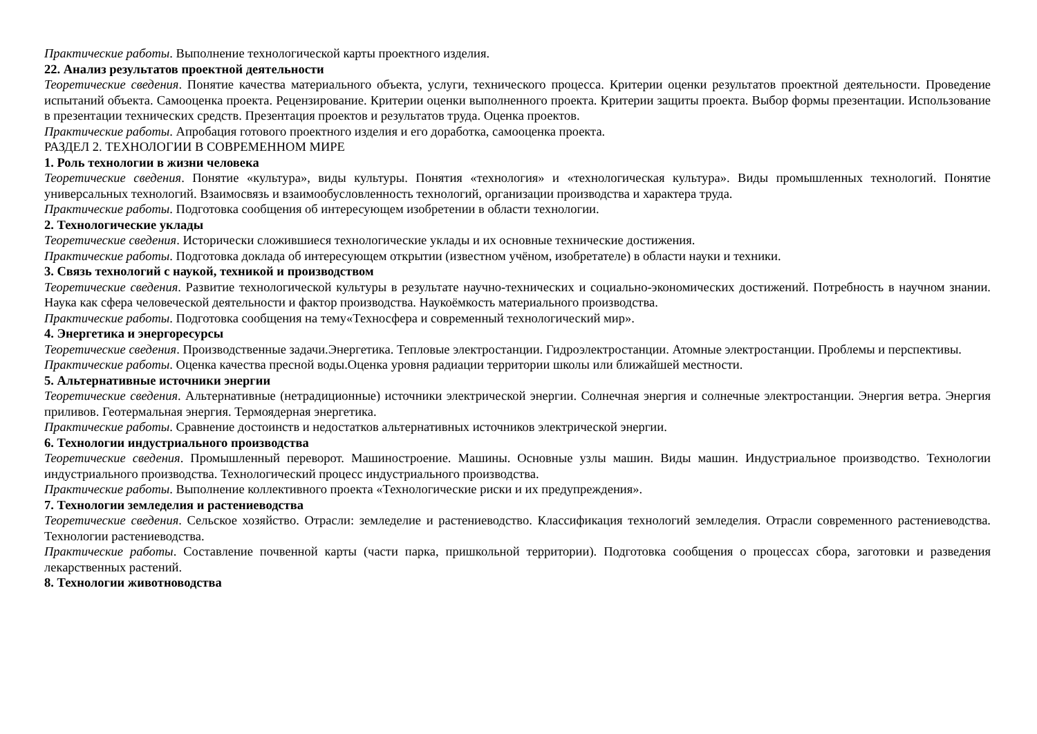Практические работы. Выполнение технологической карты проектного изделия.
22. Анализ результатов проектной деятельности
Теоретические сведения. Понятие качества материального объекта, услуги, технического процесса. Критерии оценки результатов проектной деятельности. Проведение испытаний объекта. Самооценка проекта. Рецензирование. Критерии оценки выполненного проекта. Критерии защиты проекта. Выбор формы презентации. Использование в презентации технических средств. Презентация проектов и результатов труда. Оценка проектов.
Практические работы. Апробация готового проектного изделия и его доработка, самооценка проекта.
РАЗДЕЛ 2. ТЕХНОЛОГИИ В СОВРЕМЕННОМ МИРЕ
1. Роль технологии в жизни человека
Теоретические сведения. Понятие «культура», виды культуры. Понятия «технология» и «технологическая культура». Виды промышленных технологий. Понятие универсальных технологий. Взаимосвязь и взаимообусловленность технологий, организации производства и характера труда.
Практические работы. Подготовка сообщения об интересующем изобретении в области технологии.
2. Технологические уклады
Теоретические сведения. Исторически сложившиеся технологические уклады и их основные технические достижения.
Практические работы. Подготовка доклада об интересующем открытии (известном учёном, изобретателе) в области науки и техники.
3. Связь технологий с наукой, техникой и производством
Теоретические сведения. Развитие технологической культуры в результате научно-технических и социально-экономических достижений. Потребность в научном знании. Наука как сфера человеческой деятельности и фактор производства. Наукоёмкость материального производства.
Практические работы. Подготовка сообщения на тему«Техносфера и современный технологический мир».
4. Энергетика и энергоресурсы
Теоретические сведения. Производственные задачи.Энергетика. Тепловые электростанции. Гидроэлектростанции. Атомные электростанции. Проблемы и перспективы.
Практические работы. Оценка качества пресной воды.Оценка уровня радиации территории школы или ближайшей местности.
5. Альтернативные источники энергии
Теоретические сведения. Альтернативные (нетрадиционные) источники электрической энергии. Солнечная энергия и солнечные электростанции. Энергия ветра. Энергия приливов. Геотермальная энергия. Термоядерная энергетика.
Практические работы. Сравнение достоинств и недостатков альтернативных источников электрической энергии.
6. Технологии индустриального производства
Теоретические сведения. Промышленный переворот. Машиностроение. Машины. Основные узлы машин. Виды машин. Индустриальное производство. Технологии индустриального производства. Технологический процесс индустриального производства.
Практические работы. Выполнение коллективного проекта «Технологические риски и их предупреждения».
7. Технологии земледелия и растениеводства
Теоретические сведения. Сельское хозяйство. Отрасли: земледелие и растениеводство. Классификация технологий земледелия. Отрасли современного растениеводства. Технологии растениеводства.
Практические работы. Составление почвенной карты (части парка, пришкольной территории). Подготовка сообщения о процессах сбора, заготовки и разведения лекарственных растений.
8. Технологии животноводства